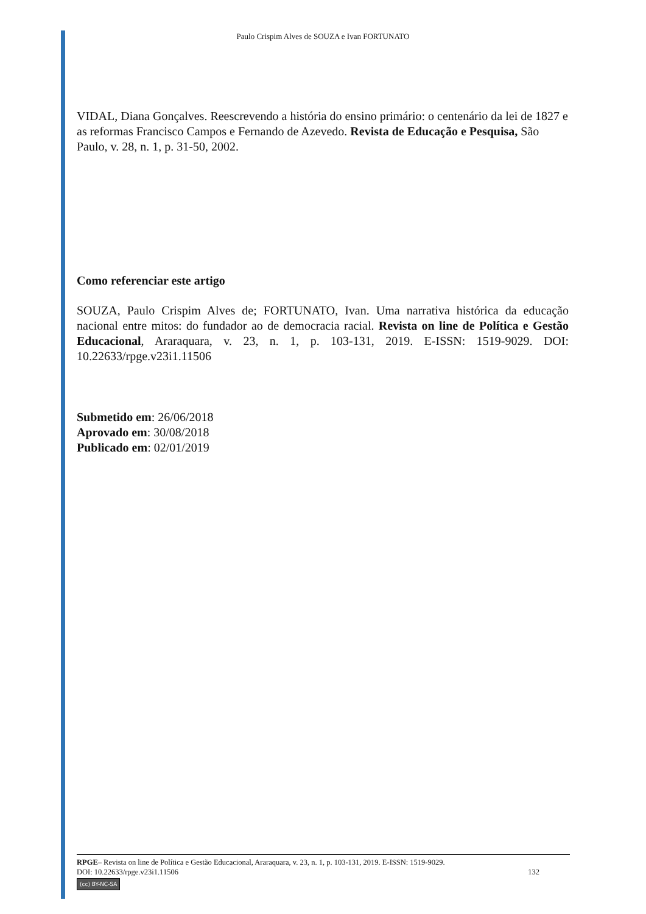Paulo Crispim Alves de SOUZA e Ivan FORTUNATO
VIDAL, Diana Gonçalves. Reescrevendo a história do ensino primário: o centenário da lei de 1827 e as reformas Francisco Campos e Fernando de Azevedo. Revista de Educação e Pesquisa, São Paulo, v. 28, n. 1, p. 31-50, 2002.
Como referenciar este artigo
SOUZA, Paulo Crispim Alves de; FORTUNATO, Ivan. Uma narrativa histórica da educação nacional entre mitos: do fundador ao de democracia racial. Revista on line de Política e Gestão Educacional, Araraquara, v. 23, n. 1, p. 103-131, 2019. E-ISSN: 1519-9029. DOI: 10.22633/rpge.v23i1.11506
Submetido em: 26/06/2018
Aprovado em: 30/08/2018
Publicado em: 02/01/2019
RPGE– Revista on line de Política e Gestão Educacional, Araraquara, v. 23, n. 1, p. 103-131, 2019. E-ISSN: 1519-9029.
DOI: 10.22633/rpge.v23i1.11506 132
(cc) BY-NC-SA